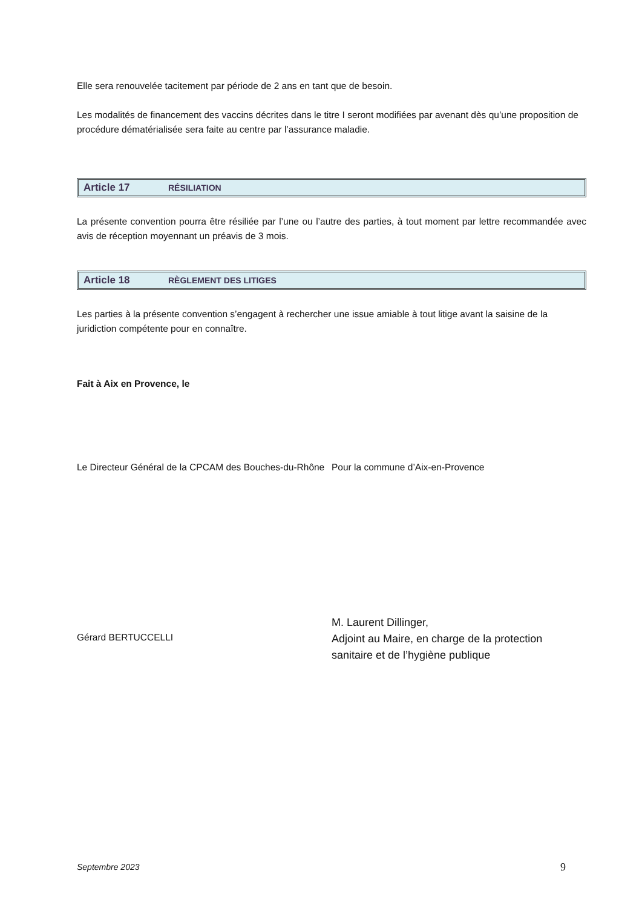Elle sera renouvelée tacitement par période de 2 ans en tant que de besoin.
Les modalités de financement des vaccins décrites dans le titre I seront modifiées par avenant dès qu’une proposition de procédure dématérialisée sera faite au centre par l’assurance maladie.
Article 17 RÉSILIATION
La présente convention pourra être résiliée par l’une ou l’autre des parties, à tout moment par lettre recommandée avec avis de réception moyennant un préavis de 3 mois.
Article 18 RÈGLEMENT DES LITIGES
Les parties à la présente convention s’engagent à rechercher une issue amiable à tout litige avant la saisine de la juridiction compétente pour en connaître.
Fait à Aix en Provence, le
Le Directeur Général de la CPCAM des Bouches-du-Rhône
Pour la commune d’Aix-en-Provence
Gérard BERTUCCELLI
M. Laurent Dillinger,
Adjoint au Maire, en charge de la protection sanitaire et de l’hygiène publique
Septembre 2023
9